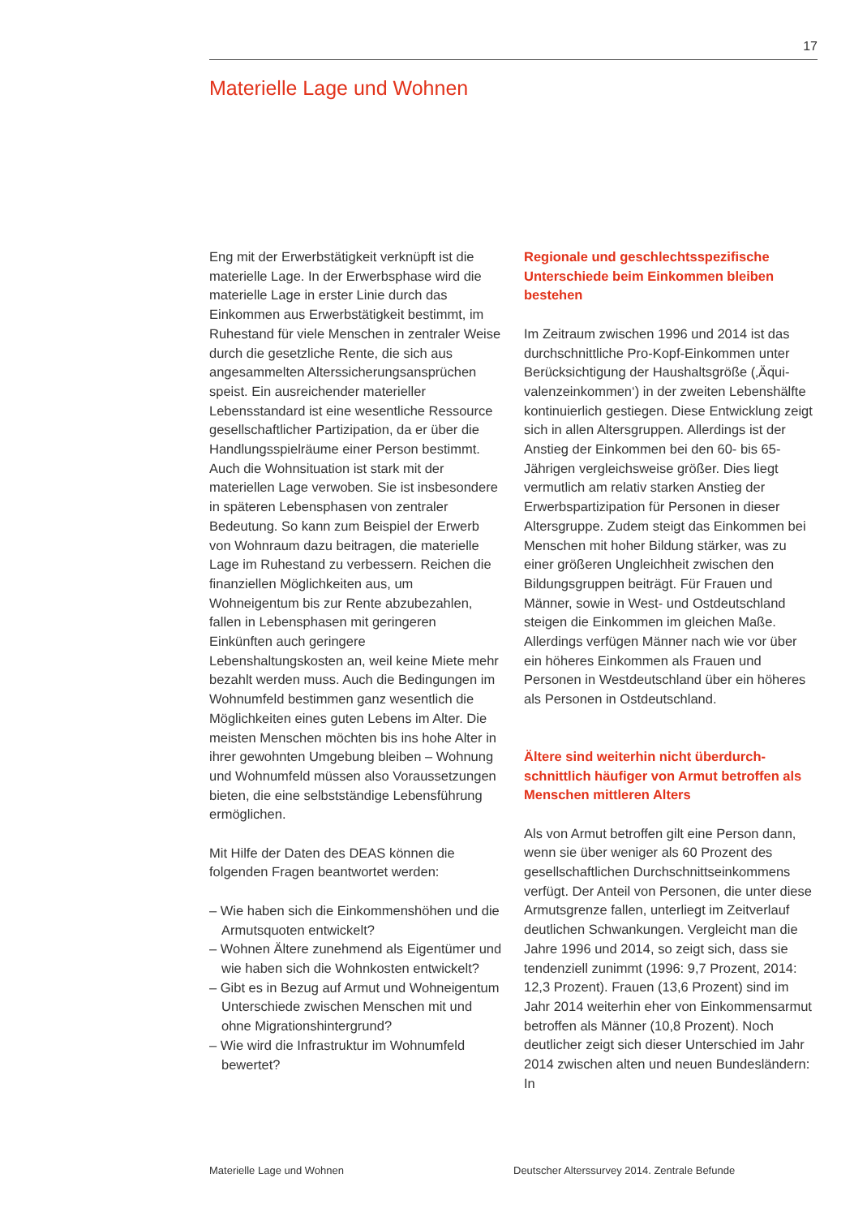17
Materielle Lage und Wohnen
Eng mit der Erwerbstätigkeit verknüpft ist die materielle Lage. In der Erwerbsphase wird die materielle Lage in erster Linie durch das Einkommen aus Erwerbstätigkeit bestimmt, im Ruhestand für viele Menschen in zentraler Weise durch die gesetzliche Rente, die sich aus angesammelten Alterssicherungs­ansprüchen speist. Ein ausreichender materieller Lebensstandard ist eine wesent­liche Ressource gesellschaftlicher Partizi­pation, da er über die Handlungsspielräume einer Person bestimmt. Auch die Wohn­situation ist stark mit der materiellen Lage verwoben. Sie ist insbesondere in späteren Lebensphasen von zentraler Bedeutung. So kann zum Beispiel der Erwerb von Wohn­raum dazu beitragen, die materielle Lage im Ruhestand zu verbessern. Reichen die finan­ziellen Möglichkeiten aus, um Wohneigentum bis zur Rente abzubezahlen, fallen in Lebens­phasen mit geringeren Einkünften auch gerin­gere Lebenshaltungskosten an, weil keine Miete mehr bezahlt werden muss. Auch die Bedingungen im Wohnumfeld bestimmen ganz wesentlich die Möglichkeiten eines guten Lebens im Alter. Die meisten Menschen möchten bis ins hohe Alter in ihrer gewohnten Umgebung bleiben – Wohnung und Wohnumfeld müssen also Voraus­setzungen bieten, die eine selbstständige Lebensführung ermöglichen.
Mit Hilfe der Daten des DEAS können die folgenden Fragen beantwortet werden:
– Wie haben sich die Einkommenshöhen und die Armutsquoten entwickelt?
– Wohnen Ältere zunehmend als Eigentümer und wie haben sich die Wohnkosten entwi­ckelt?
– Gibt es in Bezug auf Armut und Wohneigen­tum Unterschiede zwischen Menschen mit und ohne Migrationshintergrund?
– Wie wird die Infrastruktur im Wohnumfeld bewertet?
Regionale und geschlechtsspezifische Unterschiede beim Einkommen bleiben bestehen
Im Zeitraum zwischen 1996 und 2014 ist das durchschnittliche Pro-Kopf-Einkommen unter Berücksichtigung der Haushaltsgröße (‚Äqui­valenzeinkommen‘) in der zweiten Lebens­hälfte kontinuierlich gestiegen. Diese Ent­wicklung zeigt sich in allen Altersgruppen. Al­lerdings ist der Anstieg der Einkommen bei den 60- bis 65-Jährigen vergleichsweise grö­ßer. Dies liegt vermutlich am relativ starken Anstieg der Erwerbspartizipation für Perso­nen in dieser Altersgruppe. Zudem steigt das Einkommen bei Menschen mit hoher Bildung stärker, was zu einer größeren Ungleichheit zwischen den Bildungsgruppen beiträgt. Für Frauen und Männer, sowie in West- und Ost­deutschland steigen die Einkommen im glei­chen Maße. Allerdings verfügen Männer nach wie vor über ein höheres Einkommen als Frauen und Personen in Westdeutschland über ein höheres als Personen in Ostdeutsch­land.
Ältere sind weiterhin nicht überdurch­schnittlich häufiger von Armut betroffen als Menschen mittleren Alters
Als von Armut betroffen gilt eine Person dann, wenn sie über weniger als 60 Prozent des gesellschaftlichen Durchschnittseinkommens verfügt. Der Anteil von Personen, die unter diese Armutsgrenze fallen, unterliegt im Zeit­verlauf deutlichen Schwankungen. Vergleicht man die Jahre 1996 und 2014, so zeigt sich, dass sie tendenziell zunimmt (1996: 9,7 Prozent, 2014: 12,3 Prozent). Frauen (13,6 Prozent) sind im Jahr 2014 weiterhin eher von Einkommensarmut betroffen als Männer (10,8 Prozent). Noch deutlicher zeigt sich dieser Unterschied im Jahr 2014 zwischen alten und neuen Bundesländern: In
Materielle Lage und Wohnen Deutscher Alterssurvey 2014. Zentrale Befunde